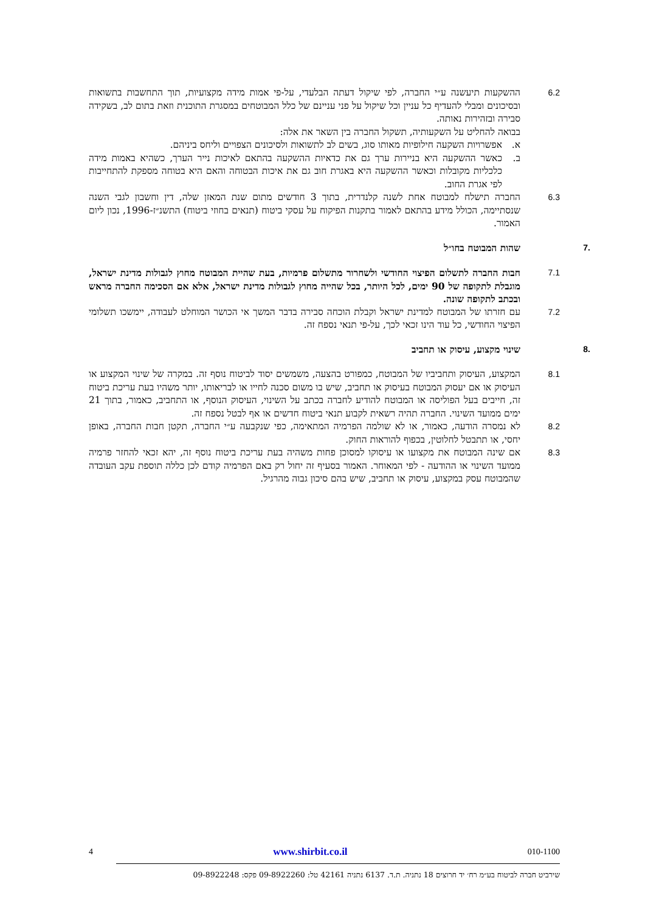6.2 ההשקעות תיעשנה ע״י החברה, לפי שיקול דעתה הבלעדי, על-פי אמות מידה מקצועיות, תוך התחשבות בתשואות ובסיכונים ומבלי להעדיף כל עניין וכל שיקול על פני עניינם של כלל המבוטחים במסגרת התוכנית וזאת בתום לב, בשקידה סבירה ובזהירות נאותה.
בבואה להחליט על השקעותיה, תשקול החברה בין השאר את אלה:
א. אפשרויות השקעה חילופיות מאותו סוג, בשים לב לתשואות ולסיכונים הצפויים וליחס ביניהם.
ב. כאשר ההשקעה היא בניירות ערך גם את כדאיות ההשקעה בהתאם לאיכות נייר הערך, כשהיא באמות מידה כלכליות מקובלות וכאשר ההשקעה היא באגרת חוב גם את איכות הבטוחה והאם היא בטוחה מספקת להתחייבות לפי אגרת החוב.
6.3 החברה תישלח למבוטח אחת לשנה קלנדרית, בתוך 3 חודשים מתום שנת המאזן שלה, דין וחשבון לגבי השנה שנסתיימה, הכולל מידע בהתאם לאמור בתקנות הפיקוח על עסקי ביטוח (תנאים בחוזי ביטוח) התשנ״ז-1996, נכון ליום האמור.
.7 שהות המבוטח בחו״ל
7.1 חבות החברה לתשלום הפיצוי החודשי ולשחרור מתשלום פרמיות, בעת שהיית המבוטח מחוץ לגבולות מדינת ישראל, מוגבלת לתקופה של 90 ימים, לכל היותר, בכל שהייה מחוץ לגבולות מדינת ישראל, אלא אם הסכימה החברה מראש ובכתב לתקופה שונה.
7.2 עם חזרתו של המבוטח למדינת ישראל וקבלת הוכחה סבירה בדבר המשך אי הכושר המוחלט לעבודה, יימשכו תשלומי הפיצוי החודשי, כל עוד הינו זכאי לכך, על-פי תנאי נספח זה.
.8 שינוי מקצוע, עיסוק או תחביב
8.1 המקצוע, העיסוק ותחביביו של המבוטח, כמפורט בהצעה, משמשים יסוד לביטוח נוסף זה. במקרה של שינוי המקצוע או העיסוק או אם יעסוק המבוטח בעיסוק או תחביב, שיש בו משום סכנה לחייו או לבריאותו, יותר משהיו בעת עריכת ביטוח זה, חייבים בעל הפוליסה או המבוטח להודיע לחברה בכתב על השינוי, העיסוק הנוסף, או התחביב, כאמור, בתוך 21 ימים ממועד השינוי. החברה תהיה רשאית לקבוע תנאי ביטוח חדשים או אף לבטל נספח זה.
8.2 לא נמסרה הודעה, כאמור, או לא שולמה הפרמיה המתאימה, כפי שנקבעה ע״י החברה, תקטן חבות החברה, באופן יחסי, או תתבטל לחלוטין, בכפוף להוראות החוק.
8.3 אם שינה המבוטח את מקצועו או עיסוקו למסוכן פחות משהיה בעת עריכת ביטוח נוסף זה, יהא זכאי להחזר פרמיה ממועד השינוי או ההודעה - לפי המאוחר. האמור בסעיף זה יחול רק באם הפרמיה קודם לכן כללה תוספת עקב העובדה שהמבוטח עסק במקצוע, עיסוק או תחביב, שיש בהם סיכון גבוה מהרגיל.
010-1100 www.shirbit.co.il 4
שירביט חברה לביטוח בע״מ רח׳ יד חרוצים 18 נתניה. ת.ד. 6137 נתניה 42161 טל: 09-8922260 פקס: 09-8922248